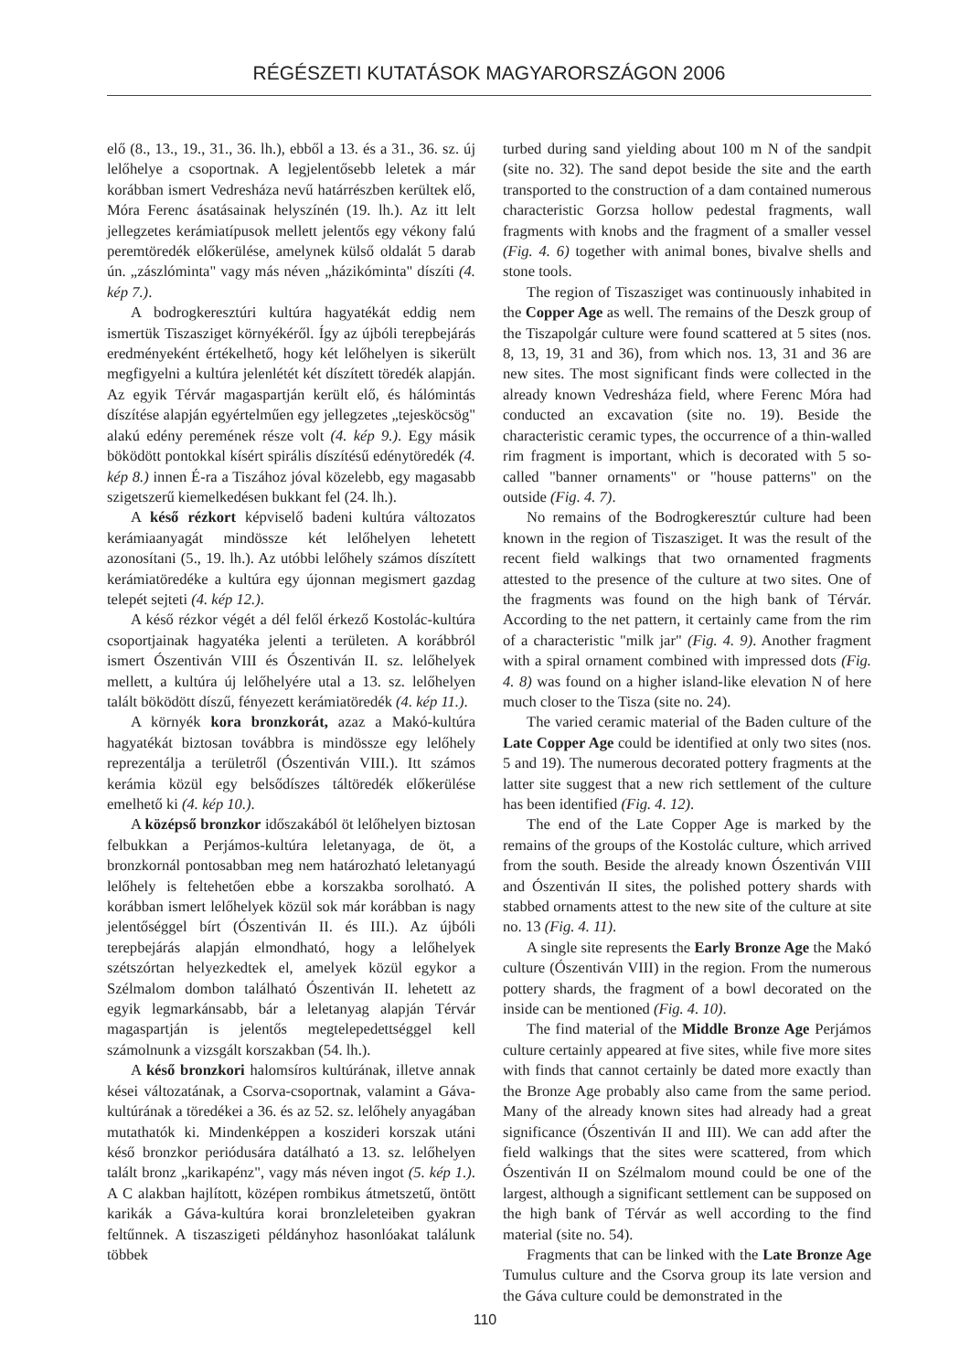RÉGÉSZETI KUTATÁSOK MAGYARORSZÁGON 2006
elő (8., 13., 19., 31., 36. lh.), ebből a 13. és a 31., 36. sz. új lelőhelye a csoportnak. A legjelentősebb leletek a már korábban ismert Vedresháza nevű határrészben kerültek elő, Móra Ferenc ásatásainak helyszínén (19. lh.). Az itt lelt jellegzetes kerámiatípusok mellett jelentős egy vékony falú peremtöredék előkerülése, amelynek külső oldalát 5 darab ún. „zászlóminta" vagy más néven „házikóminta" díszíti (4. kép 7.).
A bodrogkeresztúri kultúra hagyatékát eddig nem ismertük Tiszasziget környékéről. Így az újbóli terepbejárás eredményeként értékelhető, hogy két lelőhelyen is sikerült megfigyelni a kultúra jelenlétét két díszített töredék alapján. Az egyik Térvár magaspartján került elő, és hálómintás díszítése alapján egyértelműen egy jellegzetes „tejesköcsög" alakú edény peremének része volt (4. kép 9.). Egy másik böködött pontokkal kísért spirális díszítésű edénytöredék (4. kép 8.) innen É-ra a Tiszához jóval közelebb, egy magasabb szigetszerű kiemelkedésen bukkant fel (24. lh.).
A késő rézkort képviselő badeni kultúra változatos kerámiaanyagát mindössze két lelőhelyen lehetett azonosítani (5., 19. lh.). Az utóbbi lelőhely számos díszített kerámiatöredéke a kultúra egy újonnan megismert gazdag telepét sejteti (4. kép 12.).
A késő rézkor végét a dél felől érkező Kostolác-kultúra csoportjainak hagyatéka jelenti a területen. A korábbról ismert Ószentiván VIII és Ószentiván II. sz. lelőhelyek mellett, a kultúra új lelőhelyére utal a 13. sz. lelőhelyen talált böködött díszű, fényezett kerámiatöredék (4. kép 11.).
A környék kora bronzkorát, azaz a Makó-kultúra hagyatékát biztosan továbbra is mindössze egy lelőhely reprezentálja a területről (Ószentiván VIII.). Itt számos kerámia közül egy belsődíszes táltöredék előkerülése emelhető ki (4. kép 10.).
A középső bronzkor időszakából öt lelőhelyen biztosan felbukkan a Perjámos-kultúra leletanyaga, de öt, a bronzkornál pontosabban meg nem határozható leletanyagú lelőhely is feltehetően ebbe a korszakba sorolható. A korábban ismert lelőhelyek közül sok már korábban is nagy jelentőséggel bírt (Ószentiván II. és III.). Az újbóli terepbejárás alapján elmondható, hogy a lelőhelyek szétszórtan helyezkedtek el, amelyek közül egykor a Szélmalom dombon található Ószentiván II. lehetett az egyik legmarkánsabb, bár a leletanyag alapján Térvár magaspartján is jelentős megtelepedettséggel kell számolnunk a vizsgált korszakban (54. lh.).
A késő bronzkori halomsíros kultúrának, illetve annak kései változatának, a Csorva-csoportnak, valamint a Gáva-kultúrának a töredékei a 36. és az 52. sz. lelőhely anyagában mutathatók ki. Mindenképpen a kosziderі korszak utáni késő bronzkor periódusára datálható a 13. sz. lelőhelyen talált bronz „karikapénz", vagy más néven ingot (5. kép 1.). A C alakban hajlított, középen rombikus átmetszetű, öntött karikák a Gáva-kultúra korai bronzleleteiben gyakran feltűnnek. A tiszaszigeti példányhoz hasonlóakat találunk többek
turbed during sand yielding about 100 m N of the sandpit (site no. 32). The sand depot beside the site and the earth transported to the construction of a dam contained numerous characteristic Gorzsa hollow pedestal fragments, wall fragments with knobs and the fragment of a smaller vessel (Fig. 4. 6) together with animal bones, bivalve shells and stone tools.
The region of Tiszasziget was continuously inhabited in the Copper Age as well. The remains of the Deszk group of the Tiszapolgár culture were found scattered at 5 sites (nos. 8, 13, 19, 31 and 36), from which nos. 13, 31 and 36 are new sites. The most significant finds were collected in the already known Vedresháza field, where Ferenc Móra had conducted an excavation (site no. 19). Beside the characteristic ceramic types, the occurrence of a thin-walled rim fragment is important, which is decorated with 5 so-called "banner ornaments" or "house patterns" on the outside (Fig. 4. 7).
No remains of the Bodrogkeresztúr culture had been known in the region of Tiszasziget. It was the result of the recent field walkings that two ornamented fragments attested to the presence of the culture at two sites. One of the fragments was found on the high bank of Térvár. According to the net pattern, it certainly came from the rim of a characteristic "milk jar" (Fig. 4. 9). Another fragment with a spiral ornament combined with impressed dots (Fig. 4. 8) was found on a higher island-like elevation N of here much closer to the Tisza (site no. 24).
The varied ceramic material of the Baden culture of the Late Copper Age could be identified at only two sites (nos. 5 and 19). The numerous decorated pottery fragments at the latter site suggest that a new rich settlement of the culture has been identified (Fig. 4. 12).
The end of the Late Copper Age is marked by the remains of the groups of the Kostolác culture, which arrived from the south. Beside the already known Ószentiván VIII and Ószentiván II sites, the polished pottery shards with stabbed ornaments attest to the new site of the culture at site no. 13 (Fig. 4. 11).
A single site represents the Early Bronze Age the Makó culture (Ószentiván VIII) in the region. From the numerous pottery shards, the fragment of a bowl decorated on the inside can be mentioned (Fig. 4. 10).
The find material of the Middle Bronze Age Perjámos culture certainly appeared at five sites, while five more sites with finds that cannot certainly be dated more exactly than the Bronze Age probably also came from the same period. Many of the already known sites had already had a great significance (Ószentiván II and III). We can add after the field walkings that the sites were scattered, from which Ószentiván II on Szélmalom mound could be one of the largest, although a significant settlement can be supposed on the high bank of Térvár as well according to the find material (site no. 54).
Fragments that can be linked with the Late Bronze Age Tumulus culture and the Csorva group its late version and the Gáva culture could be demonstrated in the
110